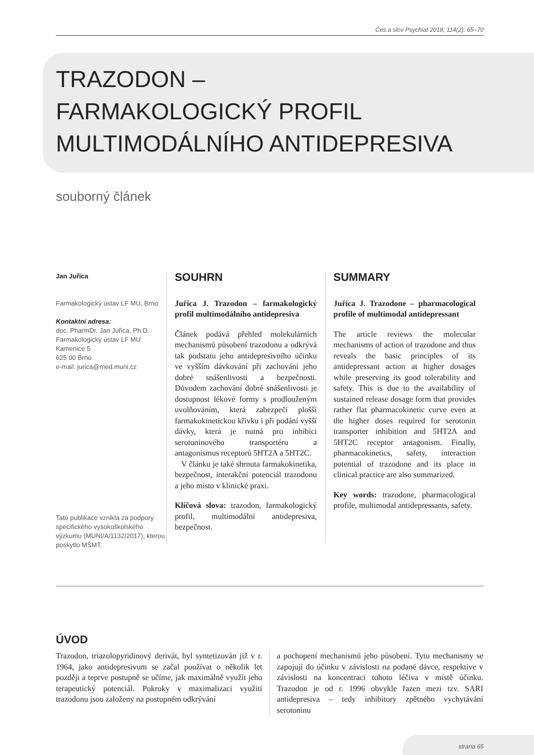Čes a slov Psychiat 2018; 114(2): 65–70
TRAZODON –
FARMAKOLOGICKÝ PROFIL
MULTIMODÁLNÍHO ANTIDEPRESIVA
souborný článek
Jan Juřica
Farmakologický ústav LF MU, Brno
Kontaktní adresa:
doc. PharmDr. Jan Juřica, Ph.D.
Farmakologický ústav LF MU
Kamenice 5
625 00 Brno
e-mail: jurica@med.muni.cz
Tato publikace vznikla za podpory specifického vysokoškolského výzkumu (MUNI/A/1132/2017), kterou poskytlo MŠMT.
SOUHRN
Juřica J. Trazodon – farmakologický profil multimodálního antidepresiva
Článek podává přehled molekulárních mechanismů působení trazodonu a odkrývá tak podstatu jeho antidepresivního účinku ve vyšším dávkování při zachování jeho dobré snášenlivosti a bezpečnosti. Důvodem zachování dobré snášenlivosti je dostupnost lékové formy s prodlouženým uvolňováním, která zabezpečí plošší farmakokinetickou křivku i při podání vyšší dávky, která je nutná pro inhibici serotoninového transportéru a antagonismus receptorů 5HT2A a 5HT2C.
V článku je také shrnuta farmakokinetika, bezpečnost, interakční potenciál trazodonu a jeho místo v klinické praxi.
Klíčová slova: trazodon, farmakologický profil, multimodální antidepresiva, bezpečnost.
SUMMARY
Juřica J. Trazodone – pharmacological profile of multimodal antidepressant
The article reviews the molecular mechanisms of action of trazodone and thus reveals the basic principles of its antidepressant action at higher dosages while preserving its good tolerability and safety. This is due to the availability of sustained release dosage form that provides rather flat pharmacokinetic curve even at the higher doses required for serotonin transporter inhibition and 5HT2A and 5HT2C receptor antagonism. Finally, pharmacokinetics, safety, interaction potential of trazodone and its place in clinical practice are also summarized.
Key words: trazodone, pharmacological profile, multimodal antidepressants, safety.
ÚVOD
Trazodon, triazolopyridinový derivát, byl syntetizován již v r. 1964, jako antidepresivum se začal používat o několik let později a teprve postupně se učíme, jak maximálně využít jeho terapeutický potenciál. Pokroky v maximalizaci využití trazodonu jsou založeny na postupném odkrývání
a pochopení mechanismů jeho působení. Tyto mechanismy se zapojují do účinku v závislosti na podané dávce, respektive v závislosti na koncentraci tohoto léčiva v místě účinku. Trazodon je od r. 1996 obvykle řazen mezi tzv. SARI antidepresiva – tedy inhibitory zpětného vychytávání serotoninu
strana 65